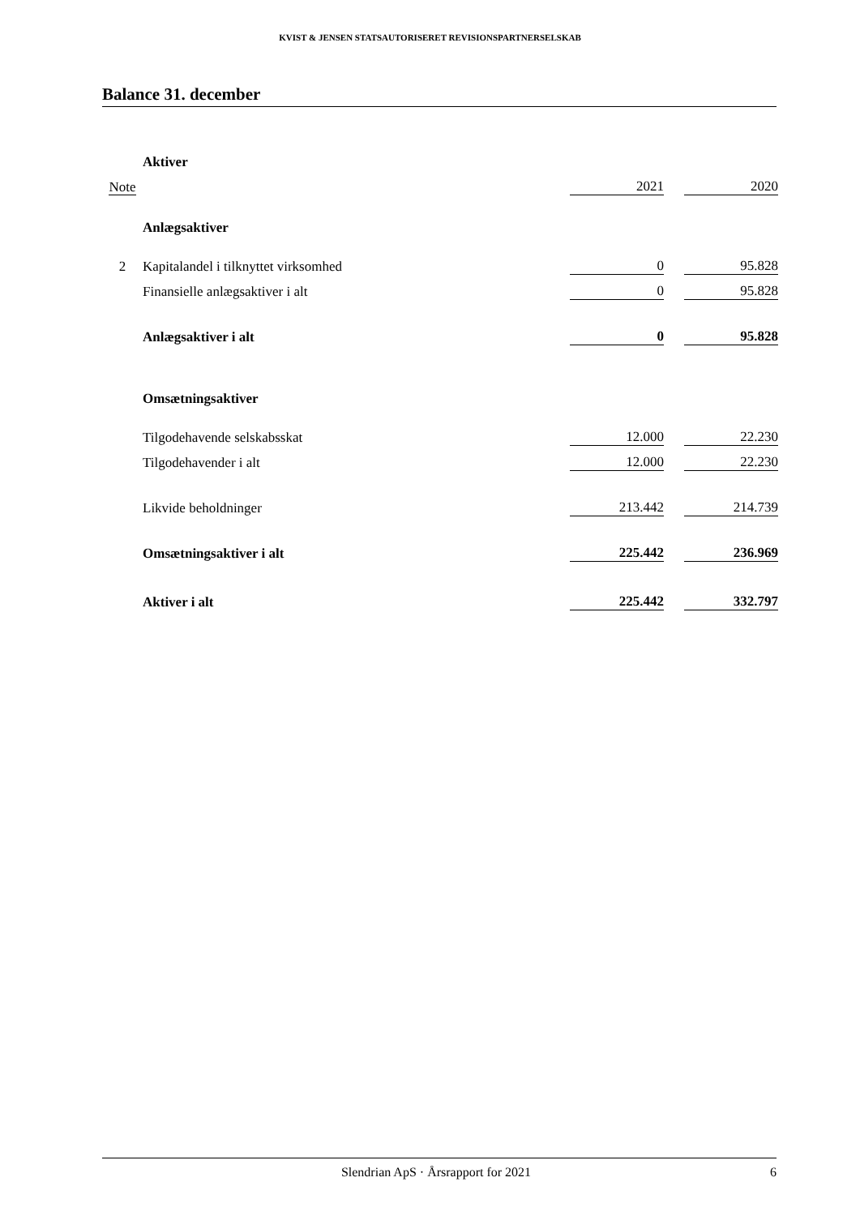KVIST & JENSEN STATSAUTORISERET REVISIONSPARTNERSELSKAB
Balance 31. december
| | Aktiver | | | |
| Note | | 2021 | | 2020 |
| | Anlægsaktiver | | | |
| 2 | Kapitalandel i tilknyttet virksomhed | 0 | | 95.828 |
| | Finansielle anlægsaktiver i alt | 0 | | 95.828 |
| | Anlægsaktiver i alt | 0 | | 95.828 |
| | Omsætningsaktiver | | | |
| | Tilgodehavende selskabsskat | 12.000 | | 22.230 |
| | Tilgodehavender i alt | 12.000 | | 22.230 |
| | Likvide beholdninger | 213.442 | | 214.739 |
| | Omsætningsaktiver i alt | 225.442 | | 236.969 |
| | Aktiver i alt | 225.442 | | 332.797 |
Slendrian ApS · Årsrapport for 2021 6